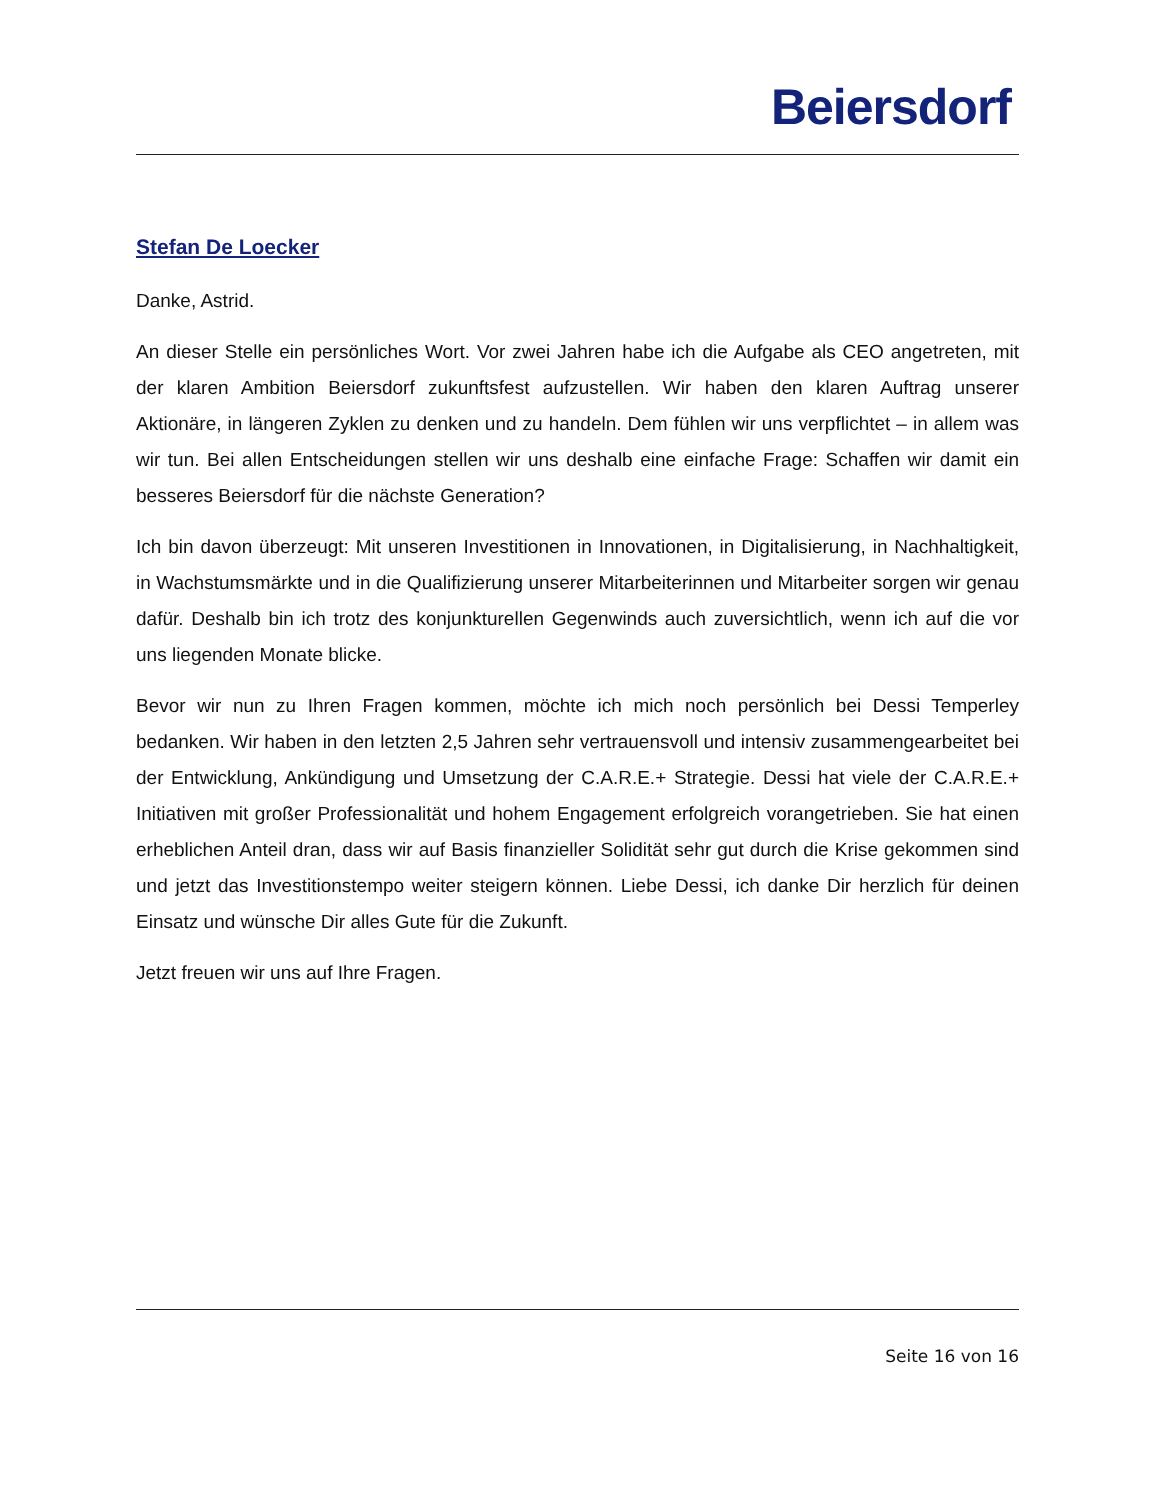Beiersdorf
Stefan De Loecker
Danke, Astrid.
An dieser Stelle ein persönliches Wort. Vor zwei Jahren habe ich die Aufgabe als CEO angetreten, mit der klaren Ambition Beiersdorf zukunftsfest aufzustellen. Wir haben den klaren Auftrag unserer Aktionäre, in längeren Zyklen zu denken und zu handeln. Dem fühlen wir uns verpflichtet – in allem was wir tun. Bei allen Entscheidungen stellen wir uns deshalb eine einfache Frage: Schaffen wir damit ein besseres Beiersdorf für die nächste Generation?
Ich bin davon überzeugt: Mit unseren Investitionen in Innovationen, in Digitalisierung, in Nachhaltigkeit, in Wachstumsmärkte und in die Qualifizierung unserer Mitarbeiterinnen und Mitarbeiter sorgen wir genau dafür. Deshalb bin ich trotz des konjunkturellen Gegenwinds auch zuversichtlich, wenn ich auf die vor uns liegenden Monate blicke.
Bevor wir nun zu Ihren Fragen kommen, möchte ich mich noch persönlich bei Dessi Temperley bedanken. Wir haben in den letzten 2,5 Jahren sehr vertrauensvoll und intensiv zusammengearbeitet bei der Entwicklung, Ankündigung und Umsetzung der C.A.R.E.+ Strategie. Dessi hat viele der C.A.R.E.+ Initiativen mit großer Professionalität und hohem Engagement erfolgreich vorangetrieben. Sie hat einen erheblichen Anteil dran, dass wir auf Basis finanzieller Solidität sehr gut durch die Krise gekommen sind und jetzt das Investitionstempo weiter steigern können. Liebe Dessi, ich danke Dir herzlich für deinen Einsatz und wünsche Dir alles Gute für die Zukunft.
Jetzt freuen wir uns auf Ihre Fragen.
Seite 16 von 16